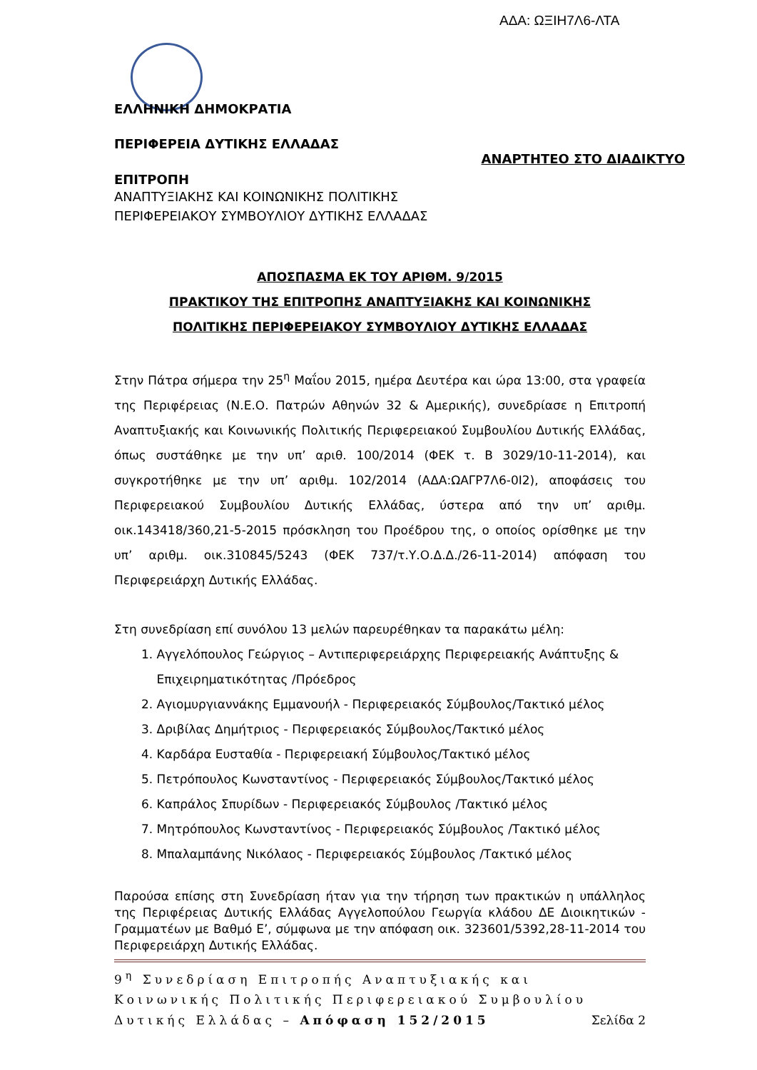ΑΔΑ: ΩΞΙΗ7Λ6-ΛΤΑ
ΕΛΛΗΝΙΚΗ ΔΗΜΟΚΡΑΤΙΑ
ΠΕΡΙΦΕΡΕΙΑ ΔΥΤΙΚΗΣ ΕΛΛΑΔΑΣ
ΑΝΑΡΤΗΤΕΟ ΣΤΟ ΔΙΑΔΙΚΤΥΟ
ΕΠΙΤΡΟΠΗ
ΑΝΑΠΤΥΞΙΑΚΗΣ ΚΑΙ ΚΟΙΝΩΝΙΚΗΣ ΠΟΛΙΤΙΚΗΣ
ΠΕΡΙΦΕΡΕΙΑΚΟΥ ΣΥΜΒΟΥΛΙΟΥ ΔΥΤΙΚΗΣ ΕΛΛΑΔΑΣ
ΑΠΟΣΠΑΣΜΑ ΕΚ ΤΟΥ ΑΡΙΘΜ. 9/2015
ΠΡΑΚΤΙΚΟΥ ΤΗΣ ΕΠΙΤΡΟΠΗΣ ΑΝΑΠΤΥΞΙΑΚΗΣ ΚΑΙ ΚΟΙΝΩΝΙΚΗΣ
ΠΟΛΙΤΙΚΗΣ ΠΕΡΙΦΕΡΕΙΑΚΟΥ ΣΥΜΒΟΥΛΙΟΥ ΔΥΤΙΚΗΣ ΕΛΛΑΔΑΣ
Στην Πάτρα σήμερα την 25<sup>η</sup> Μαΐου 2015, ημέρα Δευτέρα και ώρα 13:00, στα γραφεία της Περιφέρειας (Ν.Ε.Ο. Πατρών Αθηνών 32 & Αμερικής), συνεδρίασε η Επιτροπή Αναπτυξιακής και Κοινωνικής Πολιτικής Περιφερειακού Συμβουλίου Δυτικής Ελλάδας, όπως συστάθηκε με την υπ’ αριθ. 100/2014 (ΦΕΚ τ. Β 3029/10-11-2014), και συγκροτήθηκε με την υπ’ αριθμ. 102/2014 (ΑΔΑ:ΩΑΓΡ7Λ6-0Ι2), αποφάσεις του Περιφερειακού Συμβουλίου Δυτικής Ελλάδας, ύστερα από την υπ’ αριθμ. οικ.143418/360,21-5-2015 πρόσκληση του Προέδρου της, ο οποίος ορίσθηκε με την υπ’ αριθμ. οικ.310845/5243 (ΦΕΚ 737/τ.Υ.Ο.Δ.Δ./26-11-2014) απόφαση του Περιφερειάρχη Δυτικής Ελλάδας.
Στη συνεδρίαση επί συνόλου 13 μελών παρευρέθηκαν τα παρακάτω μέλη:
1. Αγγελόπουλος Γεώργιος – Αντιπεριφερειάρχης Περιφερειακής Ανάπτυξης &
Επιχειρηματικότητας /Πρόεδρος
2. Αγιομυργιαννάκης Εμμανουήλ - Περιφερειακός Σύμβουλος/Τακτικό μέλος
3. Δριβίλας Δημήτριος - Περιφερειακός Σύμβουλος/Τακτικό μέλος
4. Καρδάρα Ευσταθία - Περιφερειακή Σύμβουλος/Τακτικό μέλος
5. Πετρόπουλος Κωνσταντίνος - Περιφερειακός Σύμβουλος/Τακτικό μέλος
6. Καπράλος Σπυρίδων - Περιφερειακός Σύμβουλος /Τακτικό μέλος
7. Μητρόπουλος Κωνσταντίνος - Περιφερειακός Σύμβουλος /Τακτικό μέλος
8. Μπαλαμπάνης Νικόλαος - Περιφερειακός Σύμβουλος /Τακτικό μέλος
Παρούσα επίσης στη Συνεδρίαση ήταν για την τήρηση των πρακτικών η υπάλληλος της Περιφέρειας Δυτικής Ελλάδας Αγγελοπούλου Γεωργία κλάδου ΔΕ Διοικητικών - Γραμματέων με Βαθμό Ε’, σύμφωνα με την απόφαση οικ. 323601/5392,28-11-2014 του Περιφερειάρχη Δυτικής Ελλάδας.
9<sup>η</sup> Συνεδρίαση Επιτροπής Αναπτυξιακής και
Κοινωνικής Πολιτικής Περιφερειακού Συμβουλίου
Δυτικής Ελλάδας – Απόφαση 152/2015 Σελίδα 2